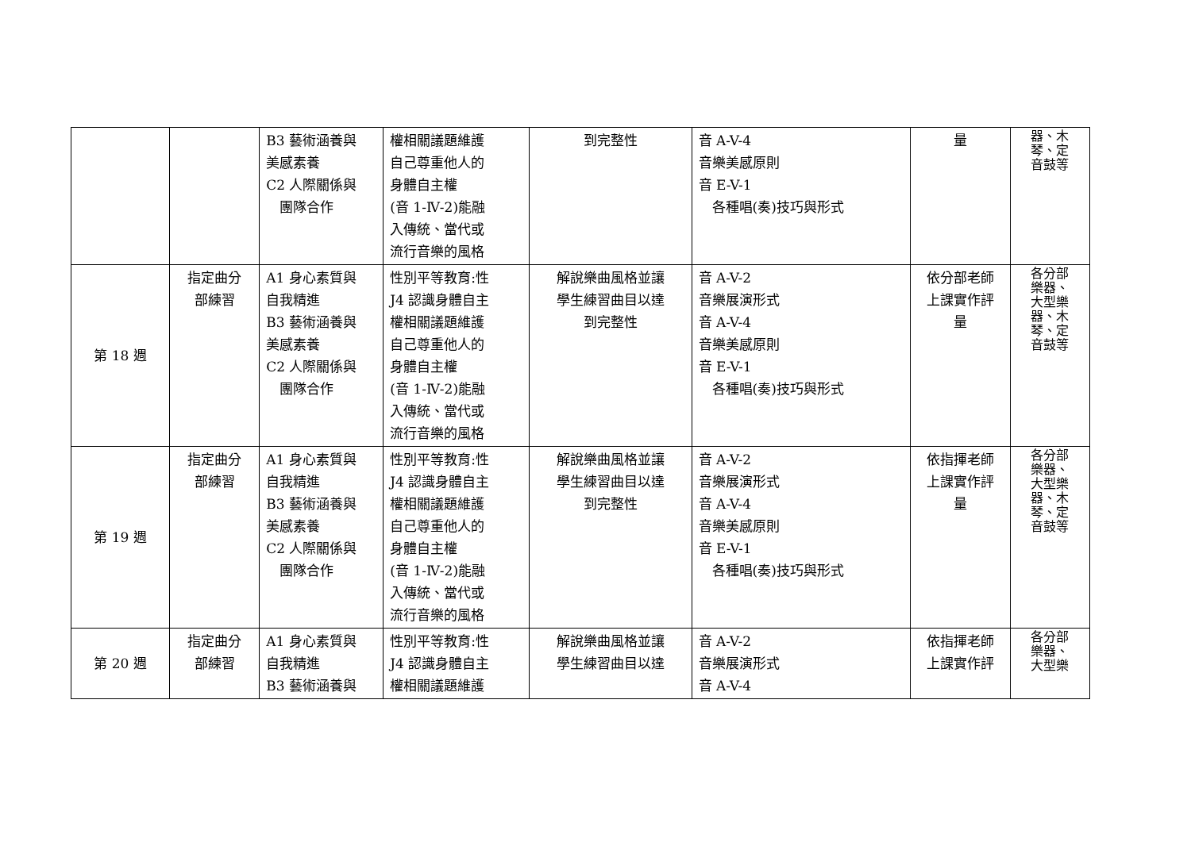| | | B3 藝術涵養與 美感素養 C2 人際關係與 團隊合作 | 權相關議題維護 自己尊重他人的 身體自主權 (音 1-Ⅳ-2)能融 入傳統、當代或 流行音樂的風格 | 到完整性 | 音 A-V-4 音樂美感原則 音 E-V-1 各種唱(奏)技巧與形式 | 量 | 器、木 琴、定 音鼓等 |
| 第 18 週 | 指定曲分 部練習 | A1 身心素質與 自我精進 B3 藝術涵養與 美感素養 C2 人際關係與 團隊合作 | 性別平等教育:性 J4 認識身體自主 權相關議題維護 自己尊重他人的 身體自主權 (音 1-Ⅳ-2)能融 入傳統、當代或 流行音樂的風格 | 解說樂曲風格並讓 學生練習曲目以達 到完整性 | 音 A-V-2 音樂展演形式 音 A-V-4 音樂美感原則 音 E-V-1 各種唱(奏)技巧與形式 | 依分部老師 上課實作評 量 | 各分部 樂器、 大型樂 器、木 琴、定 音鼓等 |
| 第 19 週 | 指定曲分 部練習 | A1 身心素質與 自我精進 B3 藝術涵養與 美感素養 C2 人際關係與 團隊合作 | 性別平等教育:性 J4 認識身體自主 權相關議題維護 自己尊重他人的 身體自主權 (音 1-Ⅳ-2)能融 入傳統、當代或 流行音樂的風格 | 解說樂曲風格並讓 學生練習曲目以達 到完整性 | 音 A-V-2 音樂展演形式 音 A-V-4 音樂美感原則 音 E-V-1 各種唱(奏)技巧與形式 | 依指揮老師 上課實作評 量 | 各分部 樂器、 大型樂 器、木 琴、定 音鼓等 |
| 第 20 週 | 指定曲分 部練習 | A1 身心素質與 自我精進 B3 藝術涵養與 | 性別平等教育:性 J4 認識身體自主 權相關議題維護 | 解說樂曲風格並讓 學生練習曲目以達 | 音 A-V-2 音樂展演形式 音 A-V-4 | 依指揮老師 上課實作評 | 各分部 樂器、 大型樂 |